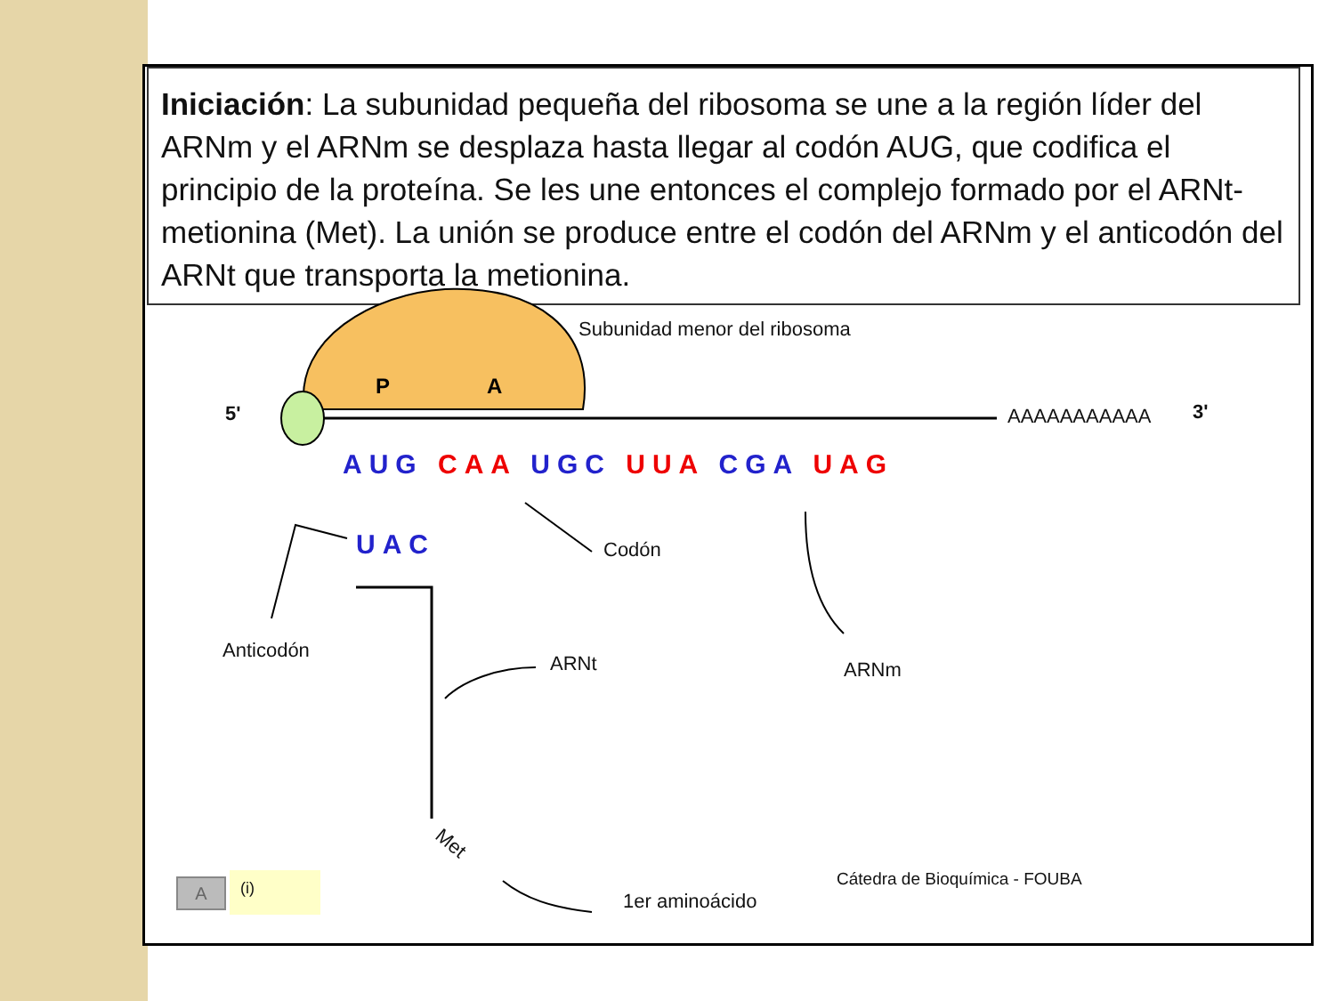Iniciación: La subunidad pequeña del ribosoma se une a la región líder del ARNm y el ARNm se desplaza hasta llegar al codón AUG, que codifica el principio de la proteína. Se les une entonces el complejo formado por el ARNt-metionina (Met). La unión se produce entre el codón del ARNm y el anticodón del ARNt que transporta la metionina.
Subunidad menor del ribosoma
P A
5' AAAAAAAAAAA 3'
AUG CAA UGC UUA CGA UAG
UAC Codón
Anticodón
ARNt ARNm
Met
1er aminoácido
Cátedra de Bioquímica - FOUBA
A (i)